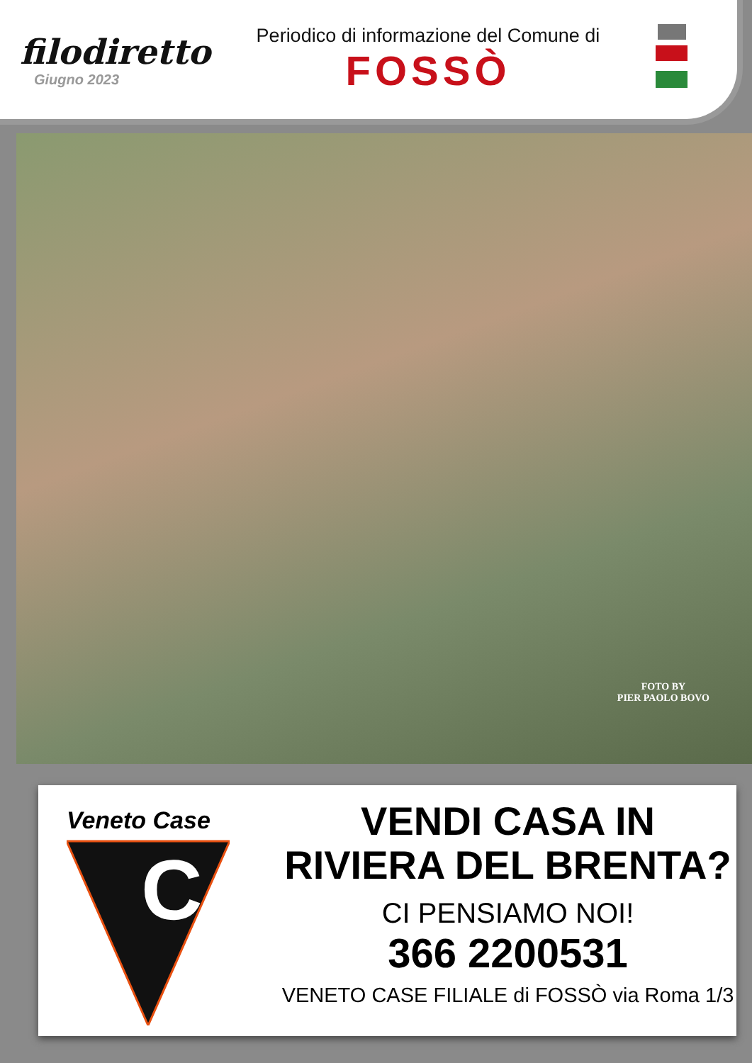filodiretto
Giugno 2023
Periodico di informazione del Comune di
FOSSÒ
FOTO BY
PIER PAOLO BOVO
Veneto Case
C
VENDI CASA IN
RIVIERA DEL BRENTA?
CI PENSIAMO NOI!
366 2200531
VENETO CASE FILIALE di FOSSÒ via Roma 1/3